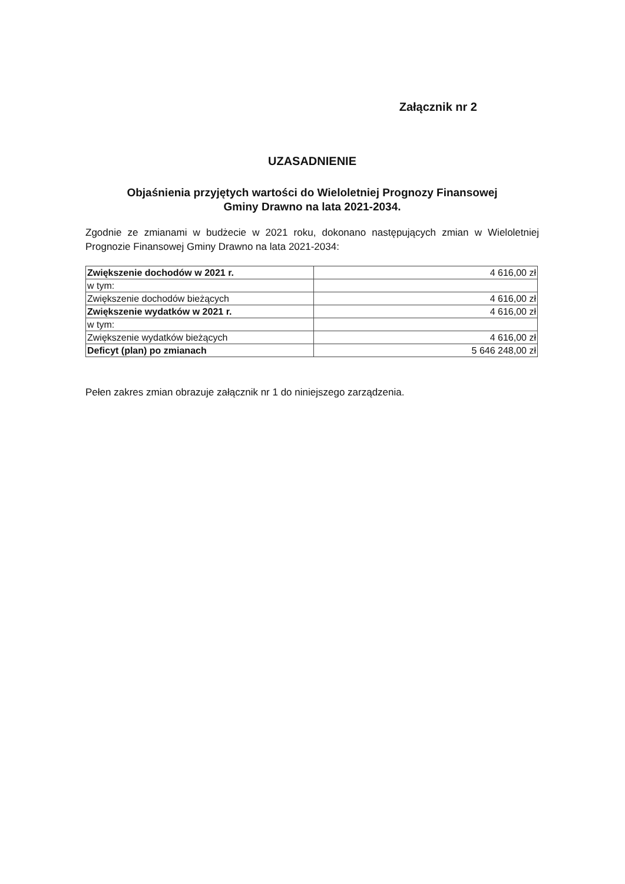Załącznik nr 2
UZASADNIENIE
Objaśnienia przyjętych wartości do Wieloletniej Prognozy Finansowej
Gminy Drawno na lata 2021-2034.
Zgodnie ze zmianami w budżecie w 2021 roku, dokonano następujących zmian w Wieloletniej Prognozie Finansowej Gminy Drawno na lata 2021-2034:
| Zwiększenie dochodów w 2021 r. | 4 616,00 zł |
| w tym: | |
| Zwiększenie dochodów bieżących | 4 616,00 zł |
| Zwiększenie wydatków w 2021 r. | 4 616,00 zł |
| w tym: | |
| Zwiększenie wydatków bieżących | 4 616,00 zł |
| Deficyt (plan) po zmianach | 5 646 248,00 zł |
Pełen zakres zmian obrazuje załącznik nr 1 do niniejszego zarządzenia.